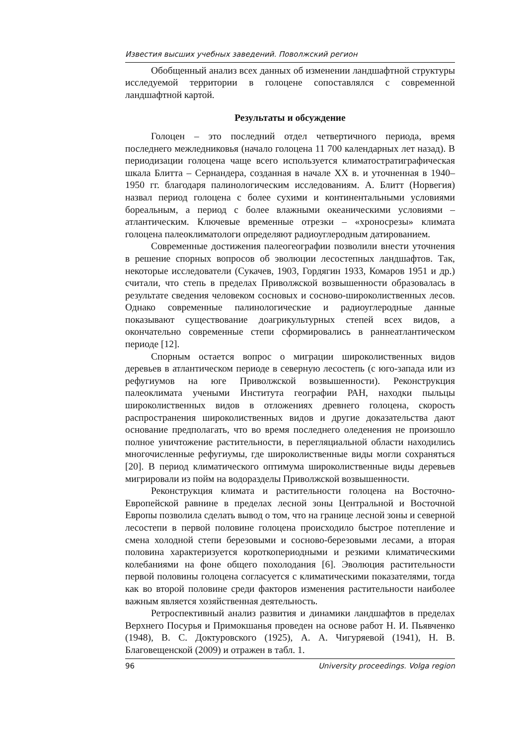Известия высших учебных заведений. Поволжский регион
Обобщенный анализ всех данных об изменении ландшафтной структуры исследуемой территории в голоцене сопоставлялся с современной ландшафтной картой.
Результаты и обсуждение
Голоцен – это последний отдел четвертичного периода, время последнего межледниковья (начало голоцена 11 700 календарных лет назад). В периодизации голоцена чаще всего используется климатостратиграфическая шкала Блитта – Сернандера, созданная в начале XX в. и уточненная в 1940–1950 гг. благодаря палинологическим исследованиям. А. Блитт (Норвегия) назвал период голоцена с более сухими и континентальными условиями бореальным, а период с более влажными океаническими условиями – атлантическим. Ключевые временные отрезки – «хроносрезы» климата голоцена палеоклиматологи определяют радиоуглеродным датированием.
Современные достижения палеогеографии позволили внести уточнения в решение спорных вопросов об эволюции лесостепных ландшафтов. Так, некоторые исследователи (Сукачев, 1903, Гордягин 1933, Комаров 1951 и др.) считали, что степь в пределах Приволжской возвышенности образовалась в результате сведения человеком сосновых и сосново-широколиственных лесов. Однако современные палинологические и радиоуглеродные данные показывают существование доагрикультурных степей всех видов, а окончательно современные степи сформировались в раннеатлантическом периоде [12].
Спорным остается вопрос о миграции широколиственных видов деревьев в атлантическом периоде в северную лесостепь (с юго-запада или из рефугиумов на юге Приволжской возвышенности). Реконструкция палеоклимата учеными Института географии РАН, находки пыльцы широколиственных видов в отложениях древнего голоцена, скорость распространения широколиственных видов и другие доказательства дают основание предполагать, что во время последнего оледенения не произошло полное уничтожение растительности, в перегляциальной области находились многочисленные рефугиумы, где широколиственные виды могли сохраняться [20]. В период климатического оптимума широколиственные виды деревьев мигрировали из пойм на водоразделы Приволжской возвышенности.
Реконструкция климата и растительности голоцена на Восточно-Европейской равнине в пределах лесной зоны Центральной и Восточной Европы позволила сделать вывод о том, что на границе лесной зоны и северной лесостепи в первой половине голоцена происходило быстрое потепление и смена холодной степи березовыми и сосново-березовыми лесами, а вторая половина характеризуется короткопериодными и резкими климатическими колебаниями на фоне общего похолодания [6]. Эволюция растительности первой половины голоцена согласуется с климатическими показателями, тогда как во второй половине среди факторов изменения растительности наиболее важным является хозяйственная деятельность.
Ретроспективный анализ развития и динамики ландшафтов в пределах Верхнего Посурья и Примокшанья проведен на основе работ Н. И. Пьявченко (1948), В. С. Доктуровского (1925), А. А. Чигуряевой (1941), Н. В. Благовещенской (2009) и отражен в табл. 1.
96 University proceedings. Volga region